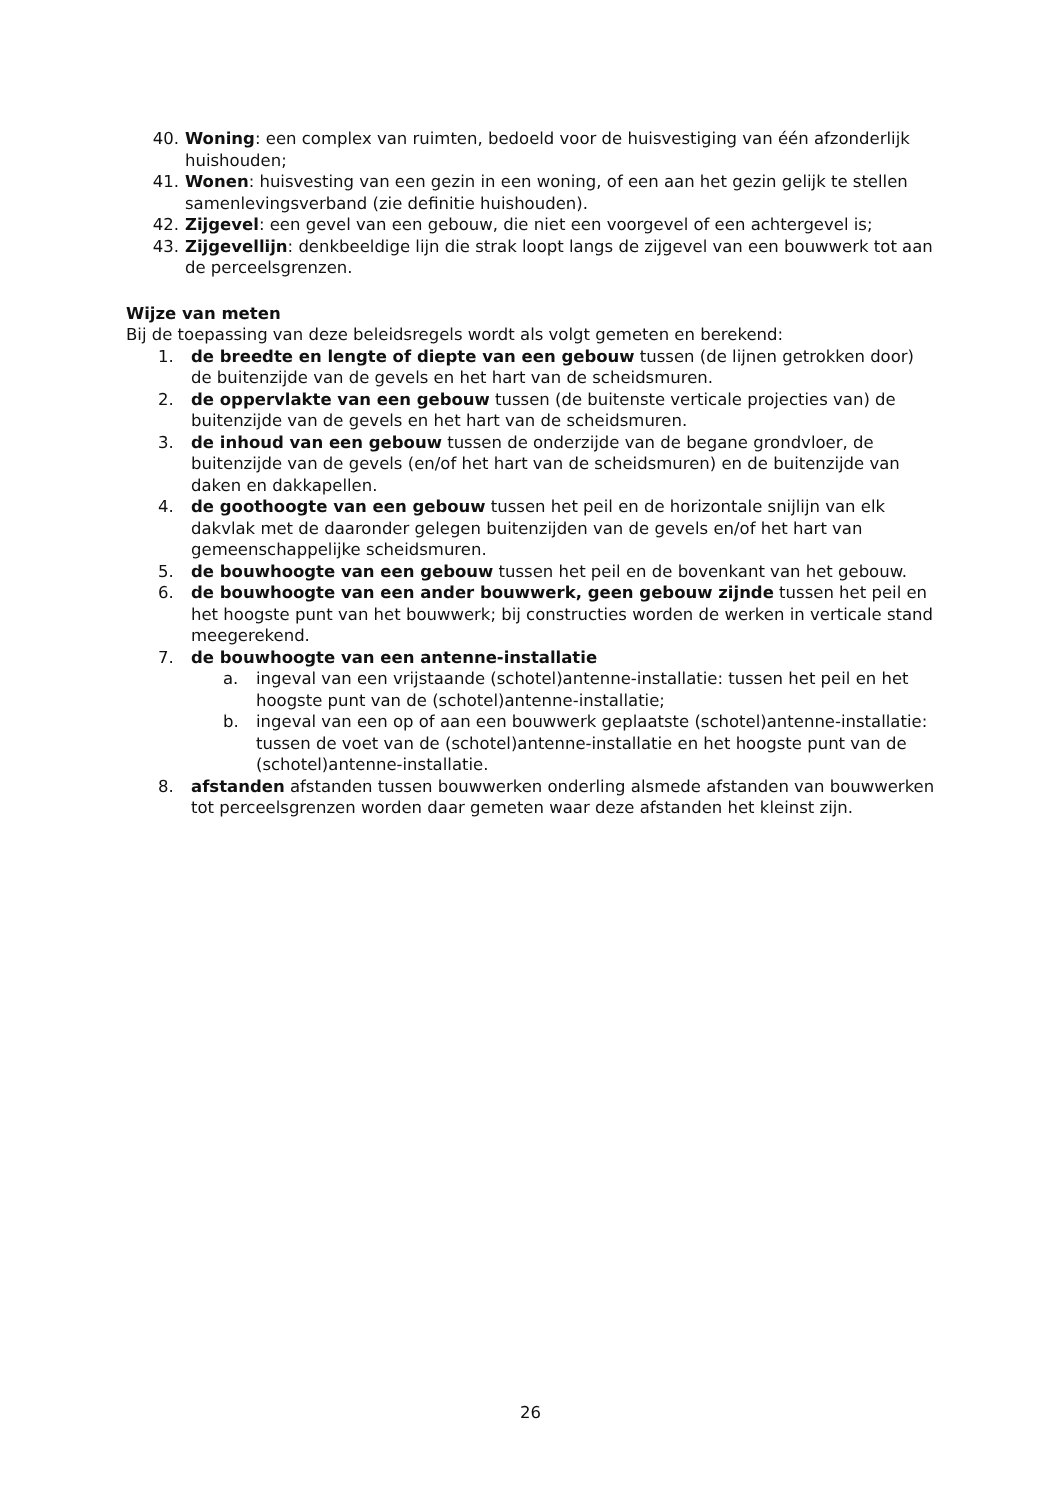40. Woning: een complex van ruimten, bedoeld voor de huisvestiging van één afzonderlijk huishouden;
41. Wonen: huisvesting van een gezin in een woning, of een aan het gezin gelijk te stellen samenlevingsverband (zie definitie huishouden).
42. Zijgevel: een gevel van een gebouw, die niet een voorgevel of een achtergevel is;
43. Zijgevellijn: denkbeeldige lijn die strak loopt langs de zijgevel van een bouwwerk tot aan de perceelsgrenzen.
Wijze van meten
Bij de toepassing van deze beleidsregels wordt als volgt gemeten en berekend:
1. de breedte en lengte of diepte van een gebouw tussen (de lijnen getrokken door) de buitenzijde van de gevels en het hart van de scheidsmuren.
2. de oppervlakte van een gebouw tussen (de buitenste verticale projecties van) de buitenzijde van de gevels en het hart van de scheidsmuren.
3. de inhoud van een gebouw tussen de onderzijde van de begane grondvloer, de buitenzijde van de gevels (en/of het hart van de scheidsmuren) en de buitenzijde van daken en dakkapellen.
4. de goothoogte van een gebouw tussen het peil en de horizontale snijlijn van elk dakvlak met de daaronder gelegen buitenzijden van de gevels en/of het hart van gemeenschappelijke scheidsmuren.
5. de bouwhoogte van een gebouw tussen het peil en de bovenkant van het gebouw.
6. de bouwhoogte van een ander bouwwerk, geen gebouw zijnde tussen het peil en het hoogste punt van het bouwwerk; bij constructies worden de werken in verticale stand meegerekend.
7. de bouwhoogte van een antenne-installatie
a. ingeval van een vrijstaande (schotel)antenne-installatie: tussen het peil en het hoogste punt van de (schotel)antenne-installatie;
b. ingeval van een op of aan een bouwwerk geplaatste (schotel)antenne-installatie: tussen de voet van de (schotel)antenne-installatie en het hoogste punt van de (schotel)antenne-installatie.
8. afstanden afstanden tussen bouwwerken onderling alsmede afstanden van bouwwerken tot perceelsgrenzen worden daar gemeten waar deze afstanden het kleinst zijn.
26